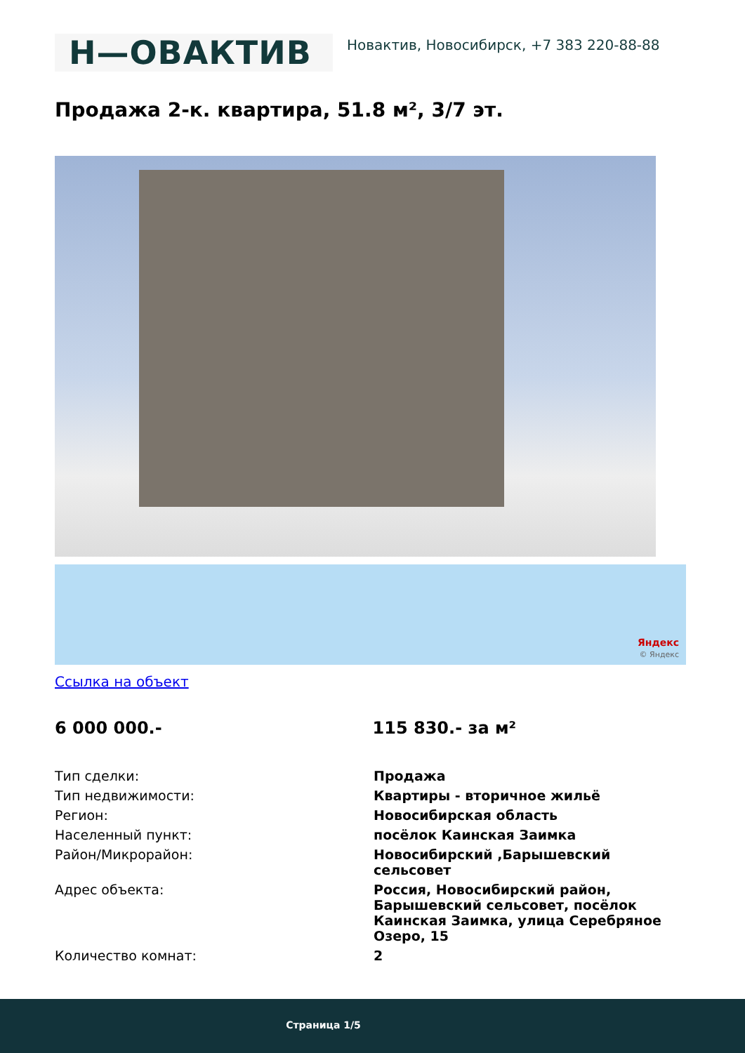Н—ОВАКТИВ
Новактив, Новосибирск, +7 383 220-88-88
Продажа 2-к. квартира, 51.8 м², 3/7 эт.
Яндекс
© Яндекс
Ссылка на объект
6 000 000.- 115 830.- за м²
| Тип сделки: | Продажа |
| Тип недвижимости: | Квартиры - вторичное жильё |
| Регион: | Новосибирская область |
| Населенный пункт: | посёлок Каинская Заимка |
| Район/Микрорайон: | Новосибирский ,Барышевский сельсовет |
| Адрес объекта: | Россия, Новосибирский район, Барышевский сельсовет, посёлок Каинская Заимка, улица Серебряное Озеро, 15 |
| Количество комнат: | 2 |
Страница 1/5